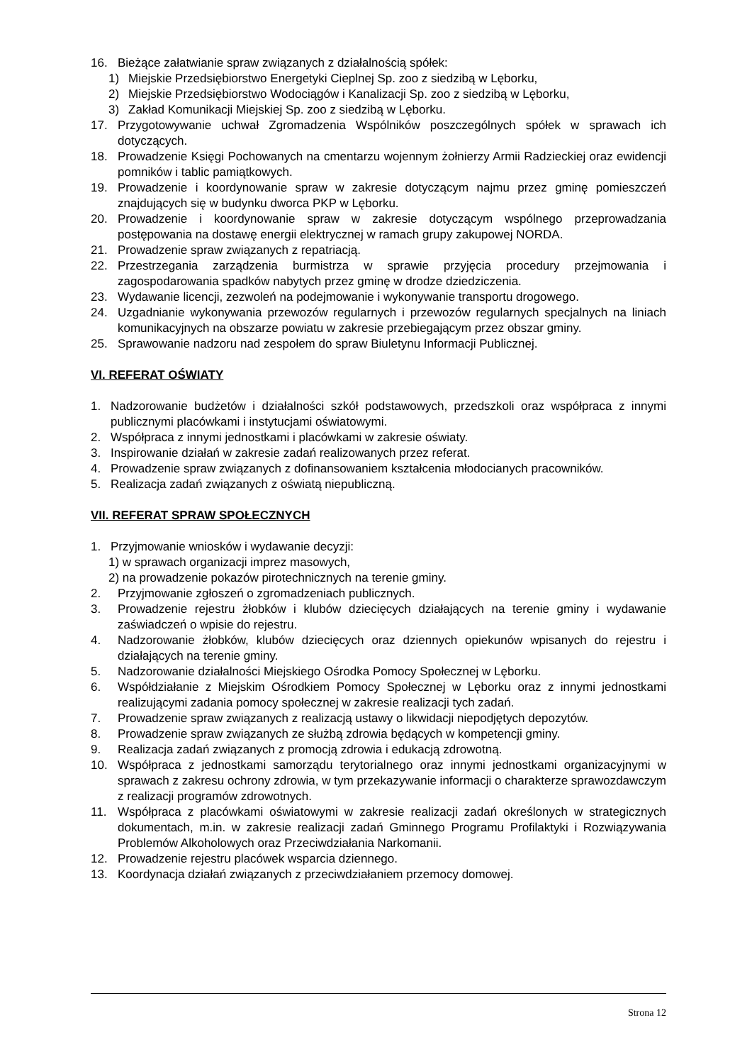16. Bieżące załatwianie spraw związanych z działalnością spółek:
1) Miejskie Przedsiębiorstwo Energetyki Cieplnej Sp. zoo z siedzibą w Lęborku,
2) Miejskie Przedsiębiorstwo Wodociągów i Kanalizacji Sp. zoo z siedzibą w Lęborku,
3) Zakład Komunikacji Miejskiej Sp. zoo z siedzibą w Lęborku.
17. Przygotowywanie uchwał Zgromadzenia Wspólników poszczególnych spółek w sprawach ich dotyczących.
18. Prowadzenie Księgi Pochowanych na cmentarzu wojennym żołnierzy Armii Radzieckiej oraz ewidencji pomników i tablic pamiątkowych.
19. Prowadzenie i koordynowanie spraw w zakresie dotyczącym najmu przez gminę pomieszczeń znajdujących się w budynku dworca PKP w Lęborku.
20. Prowadzenie i koordynowanie spraw w zakresie dotyczącym wspólnego przeprowadzania postępowania na dostawę energii elektrycznej w ramach grupy zakupowej NORDA.
21. Prowadzenie spraw związanych z repatriacją.
22. Przestrzegania zarządzenia burmistrza w sprawie przyjęcia procedury przejmowania i zagospodarowania spadków nabytych przez gminę w drodze dziedziczenia.
23. Wydawanie licencji, zezwoleń na podejmowanie i wykonywanie transportu drogowego.
24. Uzgadnianie wykonywania przewozów regularnych i przewozów regularnych specjalnych na liniach komunikacyjnych na obszarze powiatu w zakresie przebiegającym przez obszar gminy.
25. Sprawowanie nadzoru nad zespołem do spraw Biuletynu Informacji Publicznej.
VI. REFERAT OŚWIATY
1. Nadzorowanie budżetów i działalności szkół podstawowych, przedszkoli oraz współpraca z innymi publicznymi placówkami i instytucjami oświatowymi.
2. Współpraca z innymi jednostkami i placówkami w zakresie oświaty.
3. Inspirowanie działań w zakresie zadań realizowanych przez referat.
4. Prowadzenie spraw związanych z dofinansowaniem kształcenia młodocianych pracowników.
5. Realizacja zadań związanych z oświatą niepubliczną.
VII. REFERAT SPRAW SPOŁECZNYCH
1. Przyjmowanie wniosków i wydawanie decyzji:
1) w sprawach organizacji imprez masowych,
2) na prowadzenie pokazów pirotechnicznych na terenie gminy.
2. Przyjmowanie zgłoszeń o zgromadzeniach publicznych.
3. Prowadzenie rejestru żłobków i klubów dziecięcych działających na terenie gminy i wydawanie zaświadczeń o wpisie do rejestru.
4. Nadzorowanie żłobków, klubów dziecięcych oraz dziennych opiekunów wpisanych do rejestru i działających na terenie gminy.
5. Nadzorowanie działalności Miejskiego Ośrodka Pomocy Społecznej w Lęborku.
6. Współdziałanie z Miejskim Ośrodkiem Pomocy Społecznej w Lęborku oraz z innymi jednostkami realizującymi zadania pomocy społecznej w zakresie realizacji tych zadań.
7. Prowadzenie spraw związanych z realizacją ustawy o likwidacji niepodjętych depozytów.
8. Prowadzenie spraw związanych ze służbą zdrowia będących w kompetencji gminy.
9. Realizacja zadań związanych z promocją zdrowia i edukacją zdrowotną.
10. Współpraca z jednostkami samorządu terytorialnego oraz innymi jednostkami organizacyjnymi w sprawach z zakresu ochrony zdrowia, w tym przekazywanie informacji o charakterze sprawozdawczym z realizacji programów zdrowotnych.
11. Współpraca z placówkami oświatowymi w zakresie realizacji zadań określonych w strategicznych dokumentach, m.in. w zakresie realizacji zadań Gminnego Programu Profilaktyki i Rozwiązywania Problemów Alkoholowych oraz Przeciwdziałania Narkomanii.
12. Prowadzenie rejestru placówek wsparcia dziennego.
13. Koordynacja działań związanych z przeciwdziałaniem przemocy domowej.
Strona 12